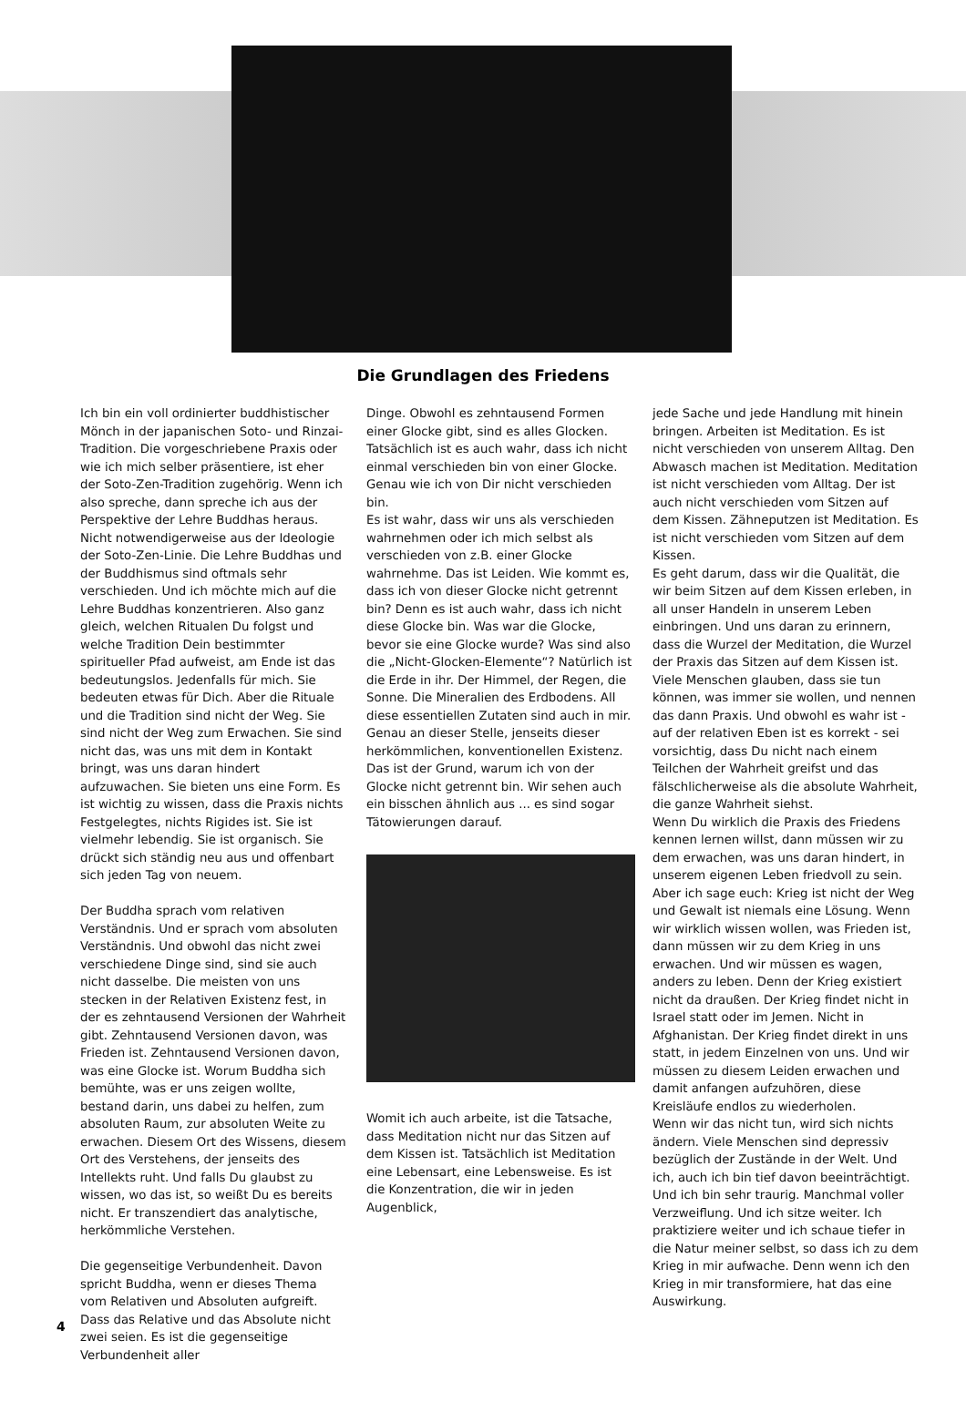Die Grundlagen des Friedens
Ich bin ein voll ordinierter buddhistischer Mönch in der japanischen Soto- und Rinzai-Tradition. Die vorgeschriebene Praxis oder wie ich mich selber präsentiere, ist eher der Soto-Zen-Tradition zugehörig. Wenn ich also spreche, dann spreche ich aus der Perspektive der Lehre Buddhas heraus. Nicht notwendigerweise aus der Ideologie der Soto-Zen-Linie. Die Lehre Buddhas und der Buddhismus sind oftmals sehr verschieden. Und ich möchte mich auf die Lehre Buddhas konzentrieren. Also ganz gleich, welchen Ritualen Du folgst und welche Tradition Dein bestimmter spiritueller Pfad aufweist, am Ende ist das bedeutungslos. Jedenfalls für mich. Sie bedeuten etwas für Dich. Aber die Rituale und die Tradition sind nicht der Weg. Sie sind nicht der Weg zum Erwachen. Sie sind nicht das, was uns mit dem in Kontakt bringt, was uns daran hindert aufzuwachen. Sie bieten uns eine Form. Es ist wichtig zu wissen, dass die Praxis nichts Festgelegtes, nichts Rigides ist. Sie ist vielmehr lebendig. Sie ist organisch. Sie drückt sich ständig neu aus und offenbart sich jeden Tag von neuem.
Der Buddha sprach vom relativen Verständnis. Und er sprach vom absoluten Verständnis. Und obwohl das nicht zwei verschiedene Dinge sind, sind sie auch nicht dasselbe. Die meisten von uns stecken in der Relativen Existenz fest, in der es zehntausend Versionen der Wahrheit gibt. Zehntausend Versionen davon, was Frieden ist. Zehntausend Versionen davon, was eine Glocke ist. Worum Buddha sich bemühte, was er uns zeigen wollte, bestand darin, uns dabei zu helfen, zum absoluten Raum, zur absoluten Weite zu erwachen. Diesem Ort des Wissens, diesem Ort des Verstehens, der jenseits des Intellekts ruht. Und falls Du glaubst zu wissen, wo das ist, so weißt Du es bereits nicht. Er transzendiert das analytische, herkömmliche Verstehen.
Die gegenseitige Verbundenheit. Davon spricht Buddha, wenn er dieses Thema vom Relativen und Absoluten aufgreift. Dass das Relative und das Absolute nicht zwei seien. Es ist die gegenseitige Verbundenheit aller
Dinge. Obwohl es zehntausend Formen einer Glocke gibt, sind es alles Glocken. Tatsächlich ist es auch wahr, dass ich nicht einmal verschieden bin von einer Glocke. Genau wie ich von Dir nicht verschieden bin.
Es ist wahr, dass wir uns als verschieden wahrnehmen oder ich mich selbst als verschieden von z.B. einer Glocke wahrnehme. Das ist Leiden. Wie kommt es, dass ich von dieser Glocke nicht getrennt bin? Denn es ist auch wahr, dass ich nicht diese Glocke bin. Was war die Glocke, bevor sie eine Glocke wurde? Was sind also die „Nicht-Glocken-Elemente“? Natürlich ist die Erde in ihr. Der Himmel, der Regen, die Sonne. Die Mineralien des Erdbodens. All diese essentiellen Zutaten sind auch in mir. Genau an dieser Stelle, jenseits dieser herkömmlichen, konventionellen Existenz. Das ist der Grund, warum ich von der Glocke nicht getrennt bin. Wir sehen auch ein bisschen ähnlich aus ... es sind sogar Tätowierungen darauf.
Womit ich auch arbeite, ist die Tatsache, dass Meditation nicht nur das Sitzen auf dem Kissen ist. Tatsächlich ist Meditation eine Lebensart, eine Lebensweise. Es ist die Konzentration, die wir in jeden Augenblick,
jede Sache und jede Handlung mit hinein bringen. Arbeiten ist Meditation. Es ist nicht verschieden von unserem Alltag. Den Abwasch machen ist Meditation. Meditation ist nicht verschieden vom Alltag. Der ist auch nicht verschieden vom Sitzen auf dem Kissen. Zähneputzen ist Meditation. Es ist nicht verschieden vom Sitzen auf dem Kissen.
Es geht darum, dass wir die Qualität, die wir beim Sitzen auf dem Kissen erleben, in all unser Handeln in unserem Leben einbringen. Und uns daran zu erinnern, dass die Wurzel der Meditation, die Wurzel der Praxis das Sitzen auf dem Kissen ist.
Viele Menschen glauben, dass sie tun können, was immer sie wollen, und nennen das dann Praxis. Und obwohl es wahr ist - auf der relativen Eben ist es korrekt - sei vorsichtig, dass Du nicht nach einem Teilchen der Wahrheit greifst und das fälschlicherweise als die absolute Wahrheit, die ganze Wahrheit siehst.
Wenn Du wirklich die Praxis des Friedens kennen lernen willst, dann müssen wir zu dem erwachen, was uns daran hindert, in unserem eigenen Leben friedvoll zu sein. Aber ich sage euch: Krieg ist nicht der Weg und Gewalt ist niemals eine Lösung. Wenn wir wirklich wissen wollen, was Frieden ist, dann müssen wir zu dem Krieg in uns erwachen. Und wir müssen es wagen, anders zu leben. Denn der Krieg existiert nicht da draußen. Der Krieg findet nicht in Israel statt oder im Jemen. Nicht in Afghanistan. Der Krieg findet direkt in uns statt, in jedem Einzelnen von uns. Und wir müssen zu diesem Leiden erwachen und damit anfangen aufzuhören, diese Kreisläufe endlos zu wiederholen.
Wenn wir das nicht tun, wird sich nichts ändern. Viele Menschen sind depressiv bezüglich der Zustände in der Welt. Und ich, auch ich bin tief davon beeinträchtigt. Und ich bin sehr traurig. Manchmal voller Verzweiflung. Und ich sitze weiter. Ich praktiziere weiter und ich schaue tiefer in die Natur meiner selbst, so dass ich zu dem Krieg in mir aufwache. Denn wenn ich den Krieg in mir transformiere, hat das eine Auswirkung.
4